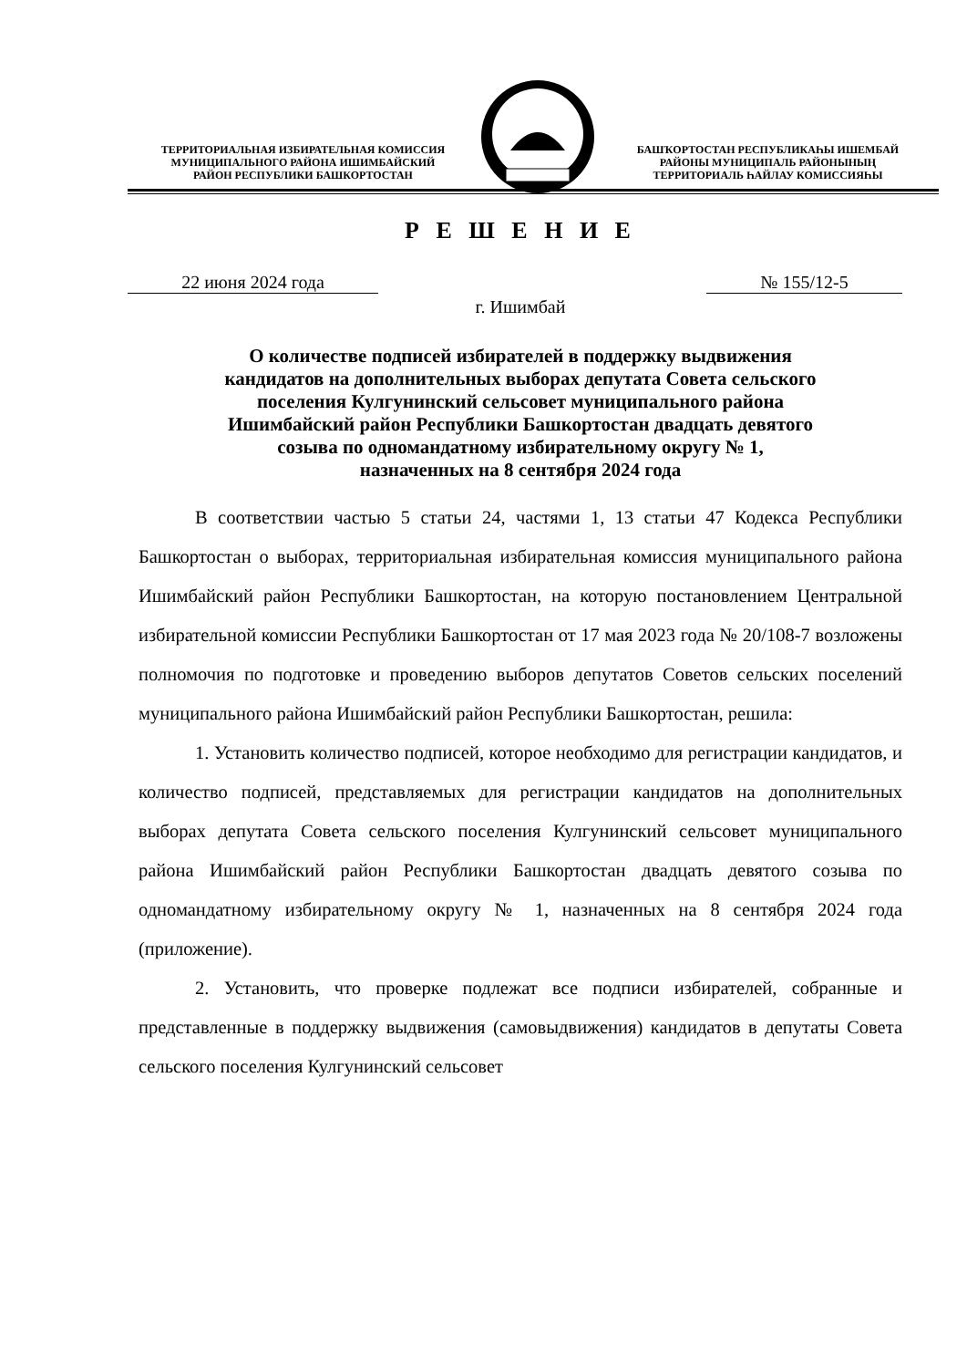ТЕРРИТОРИАЛЬНАЯ ИЗБИРАТЕЛЬНАЯ КОМИССИЯ
МУНИЦИПАЛЬНОГО РАЙОНА ИШИМБАЙСКИЙ
РАЙОН РЕСПУБЛИКИ БАШКОРТОСТАН
БАШҠОРТОСТАН РЕСПУБЛИКАҺЫ ИШЕМБАЙ
РАЙОНЫ МУНИЦИПАЛЬ РАЙОНЫНЫҢ
ТЕРРИТОРИАЛЬ ҺАЙЛАУ КОМИССИЯҺЫ
Р Е Ш Е Н И Е
22 июня 2024 года № 155/12-5
г. Ишимбай
О количестве подписей избирателей в поддержку выдвижения
кандидатов на дополнительных выборах депутата Совета сельского
поселения Кулгунинский сельсовет муниципального района
Ишимбайский район Республики Башкортостан двадцать девятого
созыва по одномандатному избирательному округу № 1,
назначенных на 8 сентября 2024 года
В соответствии частью 5 статьи 24, частями 1, 13 статьи 47 Кодекса Республики Башкортостан о выборах, территориальная избирательная комиссия муниципального района Ишимбайский район Республики Башкортостан, на которую постановлением Центральной избирательной комиссии Республики Башкортостан от 17 мая 2023 года № 20/108-7 возложены полномочия по подготовке и проведению выборов депутатов Советов сельских поселений муниципального района Ишимбайский район Республики Башкортостан, решила:
1. Установить количество подписей, которое необходимо для регистрации кандидатов, и количество подписей, представляемых для регистрации кандидатов на дополнительных выборах депутата Совета сельского поселения Кулгунинский сельсовет муниципального района Ишимбайский район Республики Башкортостан двадцать девятого созыва по одномандатному избирательному округу № 1, назначенных на 8 сентября 2024 года (приложение).
2. Установить, что проверке подлежат все подписи избирателей, собранные и представленные в поддержку выдвижения (самовыдвижения) кандидатов в депутаты Совета сельского поселения Кулгунинский сельсовет